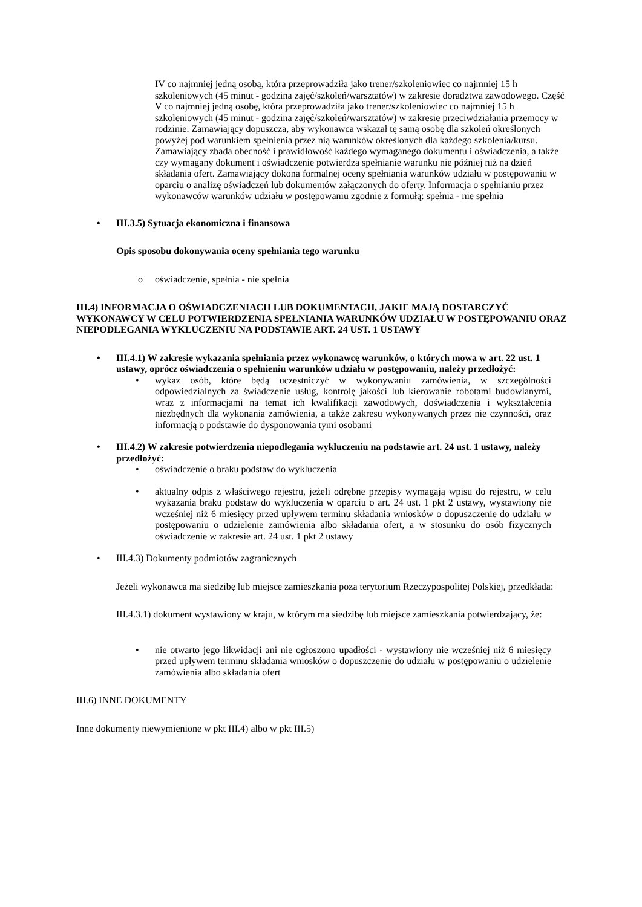IV co najmniej jedną osobą, która przeprowadziła jako trener/szkoleniowiec co najmniej 15 h szkoleniowych (45 minut - godzina zajęć/szkoleń/warsztatów) w zakresie doradztwa zawodowego. Część V co najmniej jedną osobę, która przeprowadziła jako trener/szkoleniowiec co najmniej 15 h szkoleniowych (45 minut - godzina zajęć/szkoleń/warsztatów) w zakresie przeciwdziałania przemocy w rodzinie. Zamawiający dopuszcza, aby wykonawca wskazał tę samą osobę dla szkoleń określonych powyżej pod warunkiem spełnienia przez nią warunków określonych dla każdego szkolenia/kursu. Zamawiający zbada obecność i prawidłowość każdego wymaganego dokumentu i oświadczenia, a także czy wymagany dokument i oświadczenie potwierdza spełnianie warunku nie później niż na dzień składania ofert. Zamawiający dokona formalnej oceny spełniania warunków udziału w postępowaniu w oparciu o analizę oświadczeń lub dokumentów załączonych do oferty. Informacja o spełnianiu przez wykonawców warunków udziału w postępowaniu zgodnie z formułą: spełnia - nie spełnia
• III.3.5) Sytuacja ekonomiczna i finansowa
Opis sposobu dokonywania oceny spełniania tego warunku
o oświadczenie, spełnia - nie spełnia
III.4) INFORMACJA O OŚWIADCZENIACH LUB DOKUMENTACH, JAKIE MAJĄ DOSTARCZYĆ WYKONAWCY W CELU POTWIERDZENIA SPEŁNIANIA WARUNKÓW UDZIAŁU W POSTĘPOWANIU ORAZ NIEPODLEGANIA WYKLUCZENIU NA PODSTAWIE ART. 24 UST. 1 USTAWY
• III.4.1) W zakresie wykazania spełniania przez wykonawcę warunków, o których mowa w art. 22 ust. 1 ustawy, oprócz oświadczenia o spełnieniu warunków udziału w postępowaniu, należy przedłożyć:
• wykaz osób, które będą uczestniczyć w wykonywaniu zamówienia, w szczególności odpowiedzialnych za świadczenie usług, kontrolę jakości lub kierowanie robotami budowlanymi, wraz z informacjami na temat ich kwalifikacji zawodowych, doświadczenia i wykształcenia niezbędnych dla wykonania zamówienia, a także zakresu wykonywanych przez nie czynności, oraz informacją o podstawie do dysponowania tymi osobami
• III.4.2) W zakresie potwierdzenia niepodlegania wykluczeniu na podstawie art. 24 ust. 1 ustawy, należy przedłożyć:
• oświadczenie o braku podstaw do wykluczenia
• aktualny odpis z właściwego rejestru, jeżeli odrębne przepisy wymagają wpisu do rejestru, w celu wykazania braku podstaw do wykluczenia w oparciu o art. 24 ust. 1 pkt 2 ustawy, wystawiony nie wcześniej niż 6 miesięcy przed upływem terminu składania wniosków o dopuszczenie do udziału w postępowaniu o udzielenie zamówienia albo składania ofert, a w stosunku do osób fizycznych oświadczenie w zakresie art. 24 ust. 1 pkt 2 ustawy
• III.4.3) Dokumenty podmiotów zagranicznych
Jeżeli wykonawca ma siedzibę lub miejsce zamieszkania poza terytorium Rzeczypospolitej Polskiej, przedkłada:
III.4.3.1) dokument wystawiony w kraju, w którym ma siedzibę lub miejsce zamieszkania potwierdzający, że:
• nie otwarto jego likwidacji ani nie ogłoszono upadłości - wystawiony nie wcześniej niż 6 miesięcy przed upływem terminu składania wniosków o dopuszczenie do udziału w postępowaniu o udzielenie zamówienia albo składania ofert
III.6) INNE DOKUMENTY
Inne dokumenty niewymienione w pkt III.4) albo w pkt III.5)